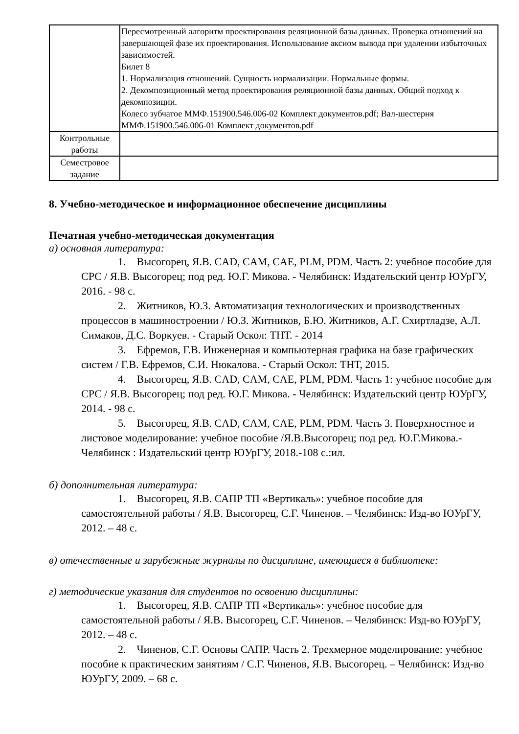| | Пересмотренный алгоритм проектирования реляционной базы данных. Проверка отношений на завершающей фазе их проектирования. Использование аксиом вывода при удалении избыточных зависимостей. Билет 8 1. Нормализация отношений. Сущность нормализации. Нормальные формы. 2. Декомпозиционный метод проектирования реляционной базы данных. Общий подход к декомпозиции. Колесо зубчатое ММФ.151900.546.006-02 Комплект документов.pdf; Вал-шестерня ММФ.151900.546.006-01 Комплект документов.pdf |
| Контрольные работы | |
| Семестровое задание | |
8. Учебно-методическое и информационное обеспечение дисциплины
Печатная учебно-методическая документация
а) основная литература:
1. Высогорец, Я.В. CAD, CAM, CAE, PLM, PDM. Часть 2: учебное пособие для СРС / Я.В. Высогорец; под ред. Ю.Г. Микова. - Челябинск: Издательский центр ЮУрГУ, 2016. - 98 с.
2. Житников, Ю.З. Автоматизация технологических и производственных процессов в машиностроении / Ю.З. Житников, Б.Ю. Житников, А.Г. Схиртладзе, А.Л. Симаков, Д.С. Воркуев. - Старый Оскол: ТНТ. - 2014
3. Ефремов, Г.В. Инженерная и компьютерная графика на базе графических систем / Г.В. Ефремов, С.И. Нюкалова. - Старый Оскол: ТНТ, 2015.
4. Высогорец, Я.В. CAD, CAM, CAE, PLM, PDM. Часть 1: учебное пособие для СРС / Я.В. Высогорец; под ред. Ю.Г. Микова. - Челябинск: Издательский центр ЮУрГУ, 2014. - 98 с.
5. Высогорец, Я.В. CAD, CAM, CAE, PLM, PDM. Часть 3. Поверхностное и листовое моделирование: учебное пособие /Я.В.Высогорец; под ред. Ю.Г.Микова.- Челябинск : Издательский центр ЮУрГУ, 2018.-108 с.:ил.
б) дополнительная литература:
1. Высогорец, Я.В. САПР ТП «Вертикаль»: учебное пособие для самостоятельной работы / Я.В. Высогорец, С.Г. Чиненов. – Челябинск: Изд-во ЮУрГУ, 2012. – 48 с.
в) отечественные и зарубежные журналы по дисциплине, имеющиеся в библиотеке:
г) методические указания для студентов по освоению дисциплины:
1. Высогорец, Я.В. САПР ТП «Вертикаль»: учебное пособие для самостоятельной работы / Я.В. Высогорец, С.Г. Чиненов. – Челябинск: Изд-во ЮУрГУ, 2012. – 48 с.
2. Чиненов, С.Г. Основы САПР. Часть 2. Трехмерное моделирование: учебное пособие к практическим занятиям / С.Г. Чиненов, Я.В. Высогорец. – Челябинск: Изд-во ЮУрГУ, 2009. – 68 с.